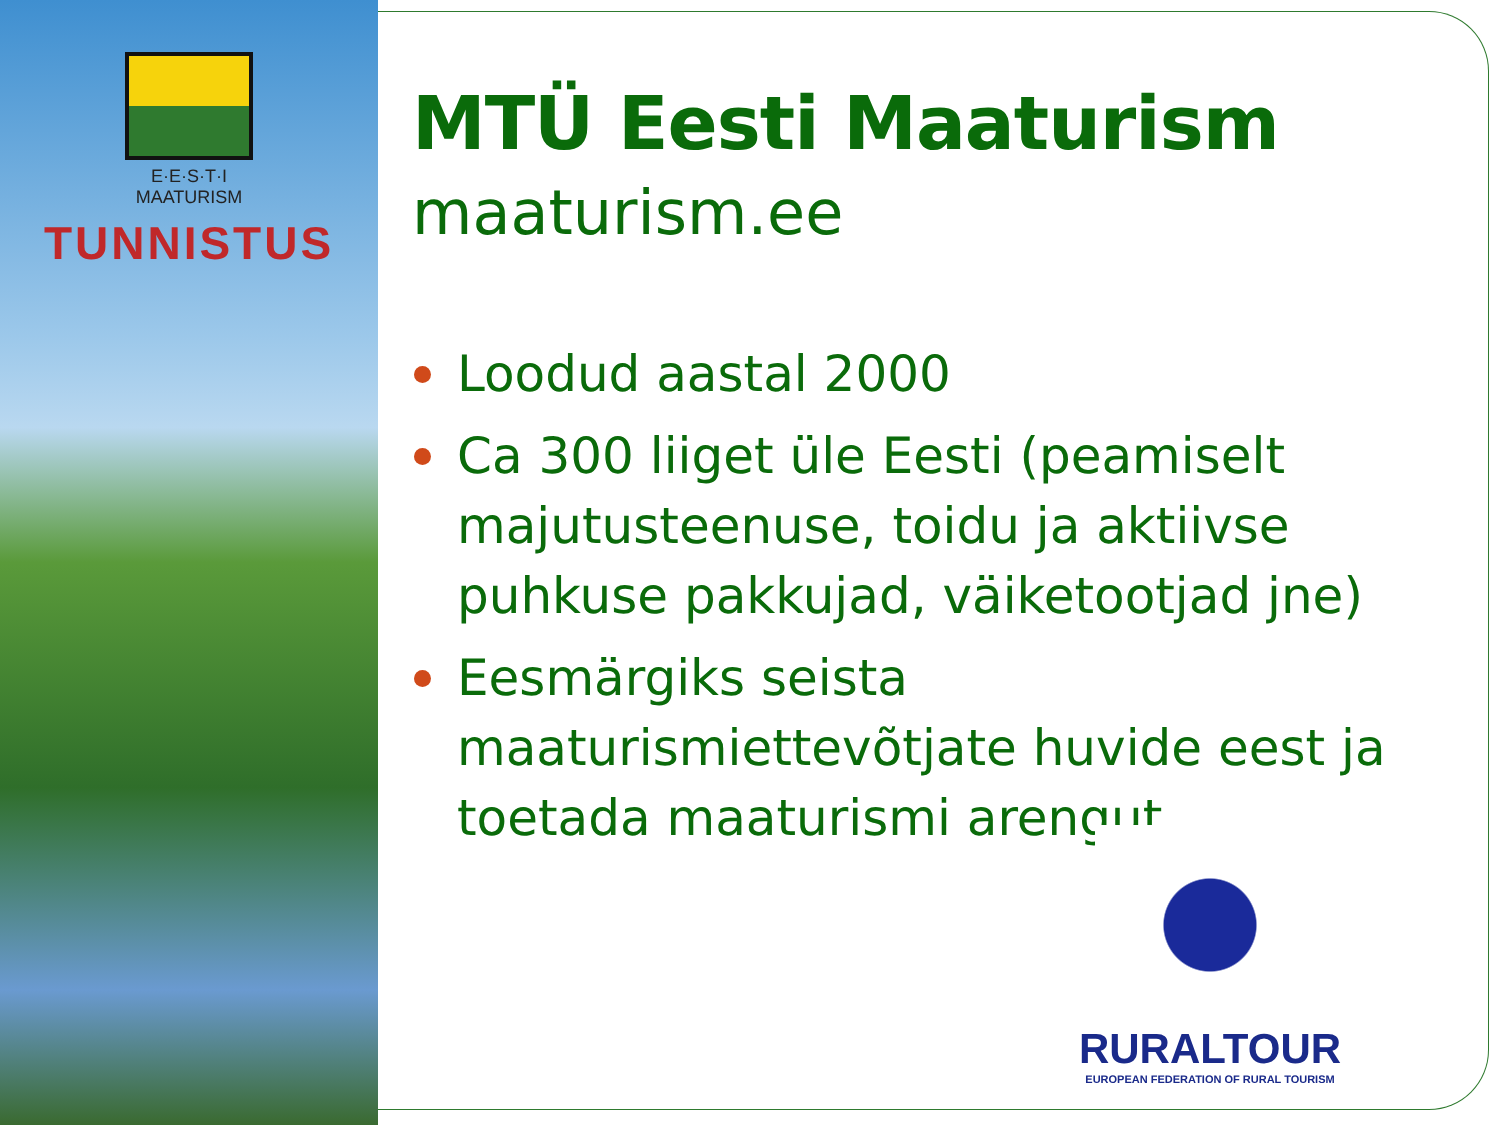E·E·S·T·I
MAATURISM
TUNNISTUS
MTÜ Eesti Maaturism
maaturism.ee
Loodud aastal 2000
Ca 300 liiget üle Eesti (peamiselt majutusteenuse, toidu ja aktiivse puhkuse pakkujad, väiketootjad jne)
Eesmärgiks seista maaturismiettevõtjate huvide eest ja toetada maaturismi arengut.
RURALTOUR
EUROPEAN FEDERATION OF RURAL TOURISM